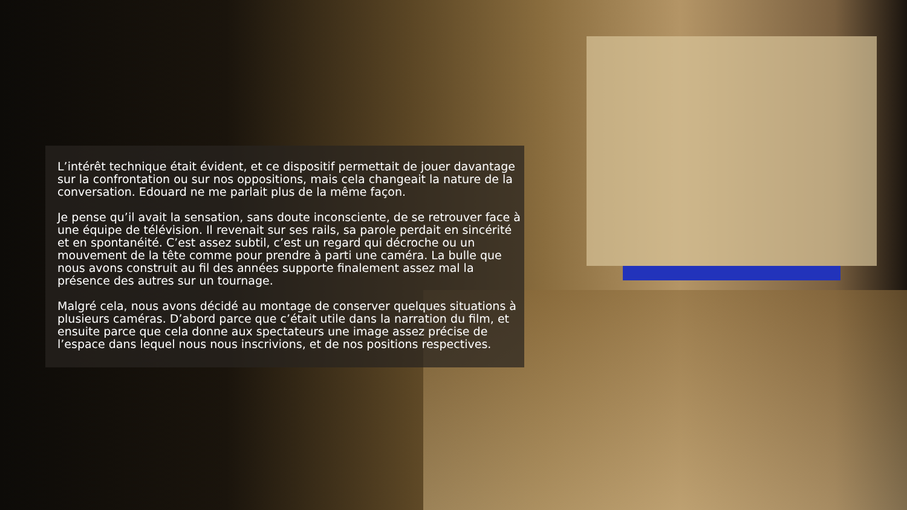L’intérêt technique était évident, et ce dispositif permettait de jouer davantage sur la confrontation ou sur nos oppositions, mais cela changeait la nature de la conversation. Edouard ne me parlait plus de la même façon.
Je pense qu’il avait la sensation, sans doute inconsciente, de se retrouver face à une équipe de télévision. Il revenait sur ses rails, sa parole perdait en sincérité et en spontanéité. C’est assez subtil, c’est un regard qui décroche ou un mouvement de la tête comme pour prendre à parti une caméra. La bulle que nous avons construit au fil des années supporte finalement assez mal la présence des autres sur un tournage.
Malgré cela, nous avons décidé au montage de conserver quelques situations à plusieurs caméras. D’abord parce que c’était utile dans la narration du film, et ensuite parce que cela donne aux spectateurs une image assez précise de l’espace dans lequel nous nous inscrivions, et de nos positions respectives.